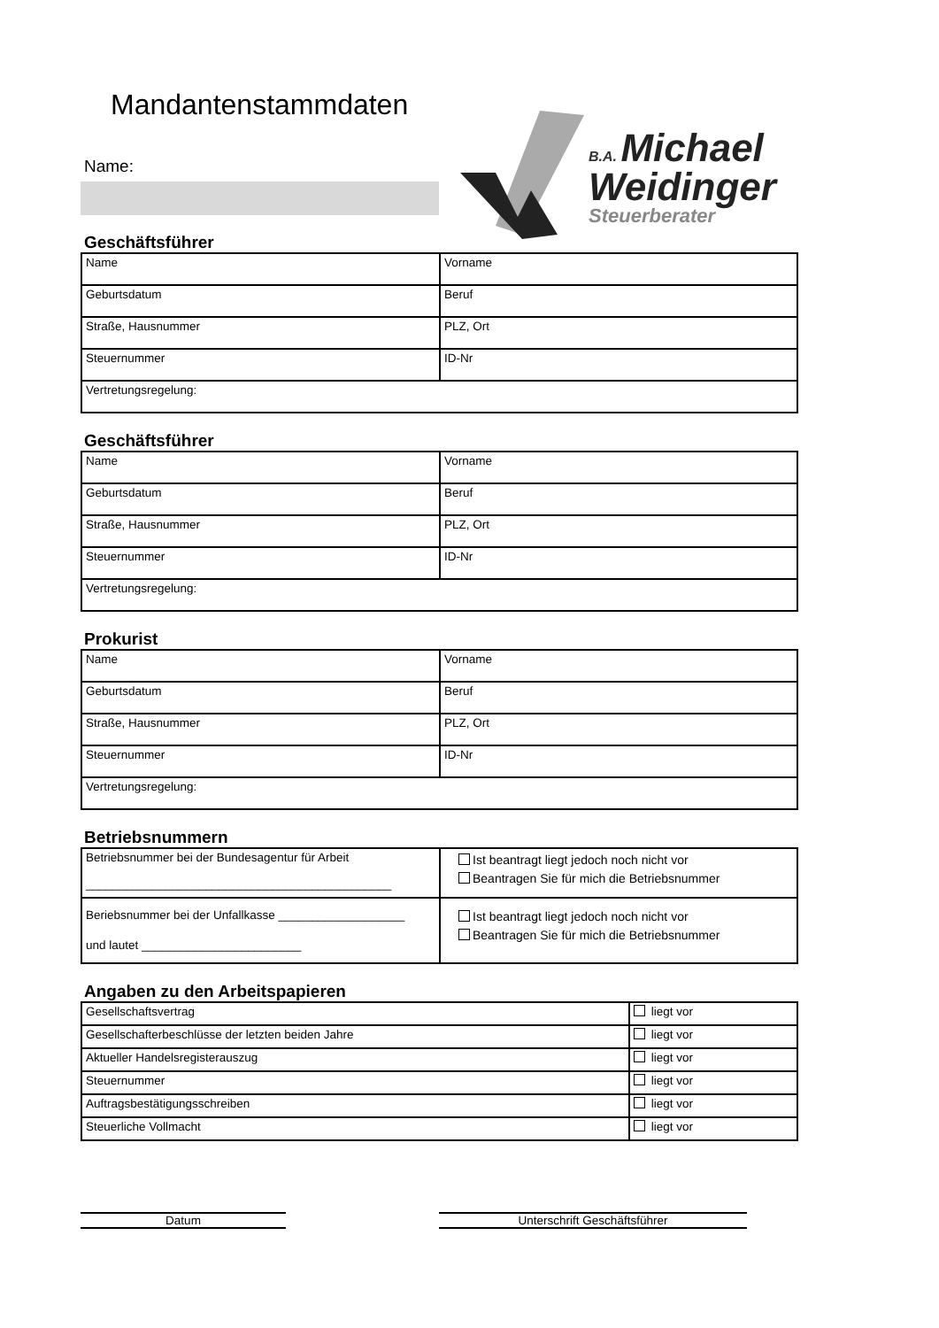Mandantenstammdaten
Name:
B.A. Michael
Weidinger
Steuerberater
Geschäftsführer
| Name | Vorname |
| Geburtsdatum | Beruf |
| Straße, Hausnummer | PLZ, Ort |
| Steuernummer | ID-Nr |
| Vertretungsregelung: | |
Geschäftsführer
| Name | Vorname |
| Geburtsdatum | Beruf |
| Straße, Hausnummer | PLZ, Ort |
| Steuernummer | ID-Nr |
| Vertretungsregelung: | |
Prokurist
| Name | Vorname |
| Geburtsdatum | Beruf |
| Straße, Hausnummer | PLZ, Ort |
| Steuernummer | ID-Nr |
| Vertretungsregelung: | |
Betriebsnummern
| Betriebsnummer bei der Bundesagentur für Arbeit ______________________________________________ | Ist beantragt liegt jedoch noch nicht vor Beantragen Sie für mich die Betriebsnummer |
| Beriebsnummer bei der Unfallkasse ___________________ und lautet ________________________ | Ist beantragt liegt jedoch noch nicht vor Beantragen Sie für mich die Betriebsnummer |
Angaben zu den Arbeitspapieren
| Gesellschaftsvertrag | liegt vor |
| Gesellschafterbeschlüsse der letzten beiden Jahre | liegt vor |
| Aktueller Handelsregisterauszug | liegt vor |
| Steuernummer | liegt vor |
| Auftragsbestätigungsschreiben | liegt vor |
| Steuerliche Vollmacht | liegt vor |
Datum Unterschrift Geschäftsführer